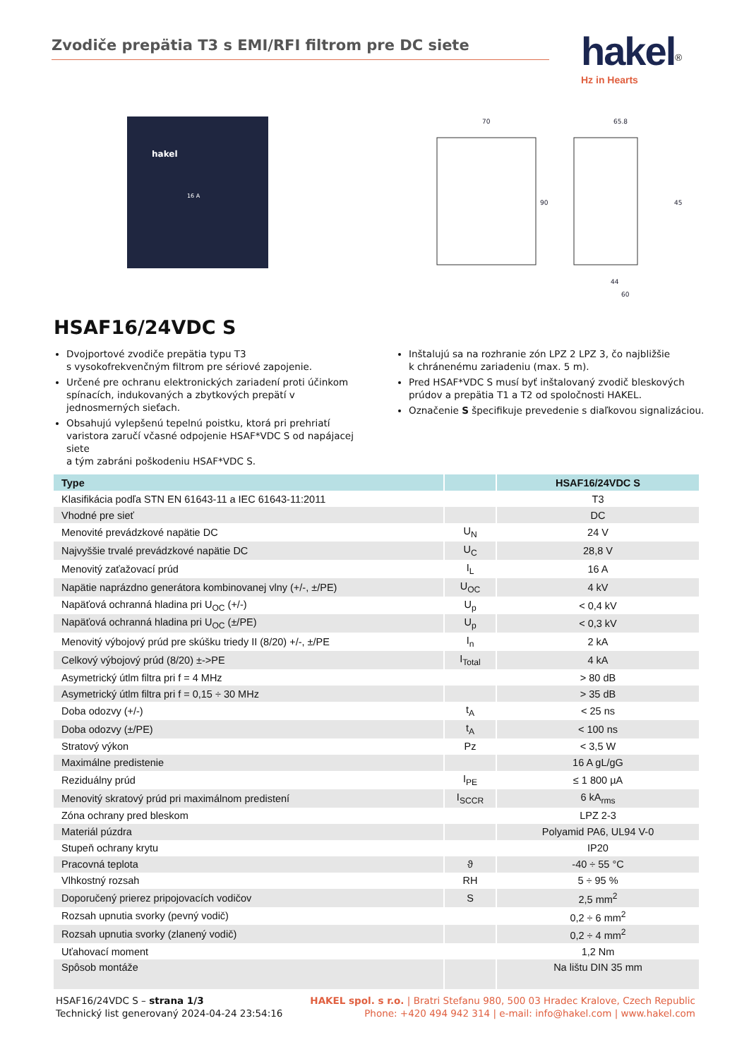Zvodiče prepätia T3 s EMI/RFI filtrom pre DC siete
hakel<sup>®</sup>
Hz in Hearts
hakel
16 A
70
65.8
90
45
44
60
HSAF16/24VDC S
Dvojportové zvodiče prepätia typu T3
s vysokofrekvenčným filtrom pre sériové zapojenie.
Určené pre ochranu elektronických zariadení proti účinkom spínacích, indukovaných a zbytkových prepätí v jednosmerných sieťach.
Obsahujú vylepšenú tepelnú poistku, ktorá pri prehriatí varistora zaručí včasné odpojenie HSAF*VDC S od napájacej siete
a tým zabráni poškodeniu HSAF*VDC S.
Inštalujú sa na rozhranie zón LPZ 2 LPZ 3, čo najbližšie
k chránenému zariadeniu (max. 5 m).
Pred HSAF*VDC S musí byť inštalovaný zvodič bleskových prúdov a prepätia T1 a T2 od spoločnosti HAKEL.
Označenie S špecifikuje prevedenie s diaľkovou signalizáciou.
| Type | | HSAF16/24VDC S |
| --- | --- | --- |
| Klasifikácia podľa STN EN 61643-11 a IEC 61643-11:2011 | | T3 |
| Vhodné pre sieť | | DC |
| Menovité prevádzkové napätie DC | U<sub>N</sub> | 24 V |
| Najvyššie trvalé prevádzkové napätie DC | U<sub>C</sub> | 28,8 V |
| Menovitý zaťažovací prúd | I<sub>L</sub> | 16 A |
| Napätie naprázdno generátora kombinovanej vlny (+/-, ±/PE) | U<sub>OC</sub> | 4 kV |
| Napäťová ochranná hladina pri U<sub>OC</sub> (+/-) | U<sub>p</sub> | < 0,4 kV |
| Napäťová ochranná hladina pri U<sub>OC</sub> (±/PE) | U<sub>p</sub> | < 0,3 kV |
| Menovitý výbojový prúd pre skúšku triedy II (8/20) +/-, ±/PE | I<sub>n</sub> | 2 kA |
| Celkový výbojový prúd (8/20) ±->PE | I<sub>Total</sub> | 4 kA |
| Asymetrický útlm filtra pri f = 4 MHz | | > 80 dB |
| Asymetrický útlm filtra pri f = 0,15 ÷ 30 MHz | | > 35 dB |
| Doba odozvy (+/-) | t<sub>A</sub> | < 25 ns |
| Doba odozvy (±/PE) | t<sub>A</sub> | < 100 ns |
| Stratový výkon | Pz | < 3,5 W |
| Maximálne predistenie | | 16 A gL/gG |
| Reziduálny prúd | I<sub>PE</sub> | ≤ 1 800 µA |
| Menovitý skratový prúd pri maximálnom predistení | I<sub>SCCR</sub> | 6 kA<sub>rms</sub> |
| Zóna ochrany pred bleskom | | LPZ 2-3 |
| Materiál púzdra | | Polyamid PA6, UL94 V-0 |
| Stupeň ochrany krytu | | IP20 |
| Pracovná teplota | ϑ | -40 ÷ 55 °C |
| Vlhkostný rozsah | RH | 5 ÷ 95 % |
| Doporučený prierez pripojovacích vodičov | S | 2,5 mm<sup>2</sup> |
| Rozsah upnutia svorky (pevný vodič) | | 0,2 ÷ 6 mm<sup>2</sup> |
| Rozsah upnutia svorky (zlanený vodič) | | 0,2 ÷ 4 mm<sup>2</sup> |
| Uťahovací moment | | 1,2 Nm |
| Spôsob montáže | | Na lištu DIN 35 mm |
HSAF16/24VDC S – strana 1/3
Technický list generovaný 2024-04-24 23:54:16
HAKEL spol. s r.o. | Bratri Stefanu 980, 500 03 Hradec Kralove, Czech Republic
Phone: +420 494 942 314 | e-mail: info@hakel.com | www.hakel.com